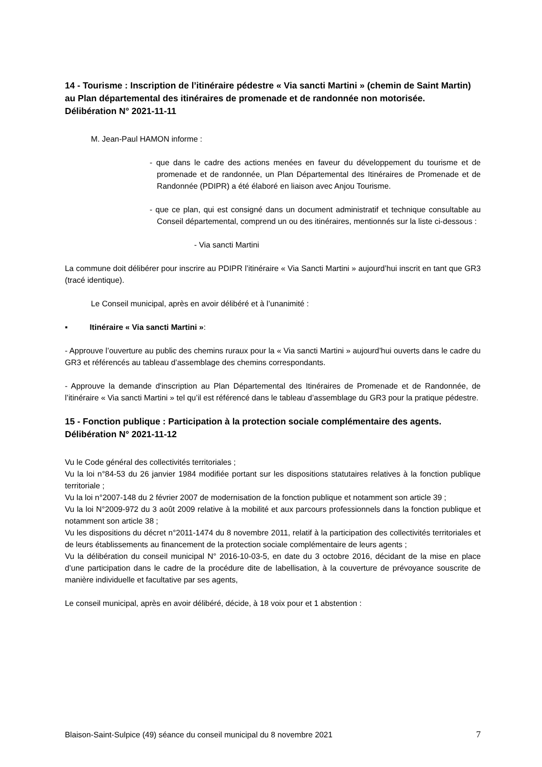14 - Tourisme : Inscription de l’itinéraire pédestre « Via sancti Martini » (chemin de Saint Martin) au Plan départemental des itinéraires de promenade et de randonnée non motorisée.
Délibération N° 2021-11-11
M. Jean-Paul HAMON informe :
- que dans le cadre des actions menées en faveur du développement du tourisme et de promenade et de randonnée, un Plan Départemental des Itinéraires de Promenade et de Randonnée (PDIPR) a été élaboré en liaison avec Anjou Tourisme.
- que ce plan, qui est consigné dans un document administratif et technique consultable au Conseil départemental, comprend un ou des itinéraires, mentionnés sur la liste ci-dessous :
- Via sancti Martini
La commune doit délibérer pour inscrire au PDIPR l’itinéraire « Via Sancti Martini » aujourd’hui inscrit en tant que GR3 (tracé identique).
Le Conseil municipal, après en avoir délibéré et à l’unanimité :
▪ Itinéraire « Via sancti Martini »:
- Approuve l’ouverture au public des chemins ruraux pour la « Via sancti Martini » aujourd’hui ouverts dans le cadre du GR3 et référencés au tableau d’assemblage des chemins correspondants.
- Approuve la demande d'inscription au Plan Départemental des Itinéraires de Promenade et de Randonnée, de l’itinéraire « Via sancti Martini » tel qu’il est référencé dans le tableau d’assemblage du GR3 pour la pratique pédestre.
15 - Fonction publique : Participation à la protection sociale complémentaire des agents.
Délibération N° 2021-11-12
Vu le Code général des collectivités territoriales ;
Vu la loi n°84-53 du 26 janvier 1984 modifiée portant sur les dispositions statutaires relatives à la fonction publique territoriale ;
Vu la loi n°2007-148 du 2 février 2007 de modernisation de la fonction publique et notamment son article 39 ;
Vu la loi N°2009-972 du 3 août 2009 relative à la mobilité et aux parcours professionnels dans la fonction publique et notamment son article 38 ;
Vu les dispositions du décret n°2011-1474 du 8 novembre 2011, relatif à la participation des collectivités territoriales et de leurs établissements au financement de la protection sociale complémentaire de leurs agents ;
Vu la délibération du conseil municipal N° 2016-10-03-5, en date du 3 octobre 2016, décidant de la mise en place d’une participation dans le cadre de la procédure dite de labellisation, à la couverture de prévoyance souscrite de manière individuelle et facultative par ses agents,
Le conseil municipal, après en avoir délibéré, décide, à 18 voix pour et 1 abstention :
Blaison-Saint-Sulpice (49) séance du conseil municipal du 8 novembre 2021 7